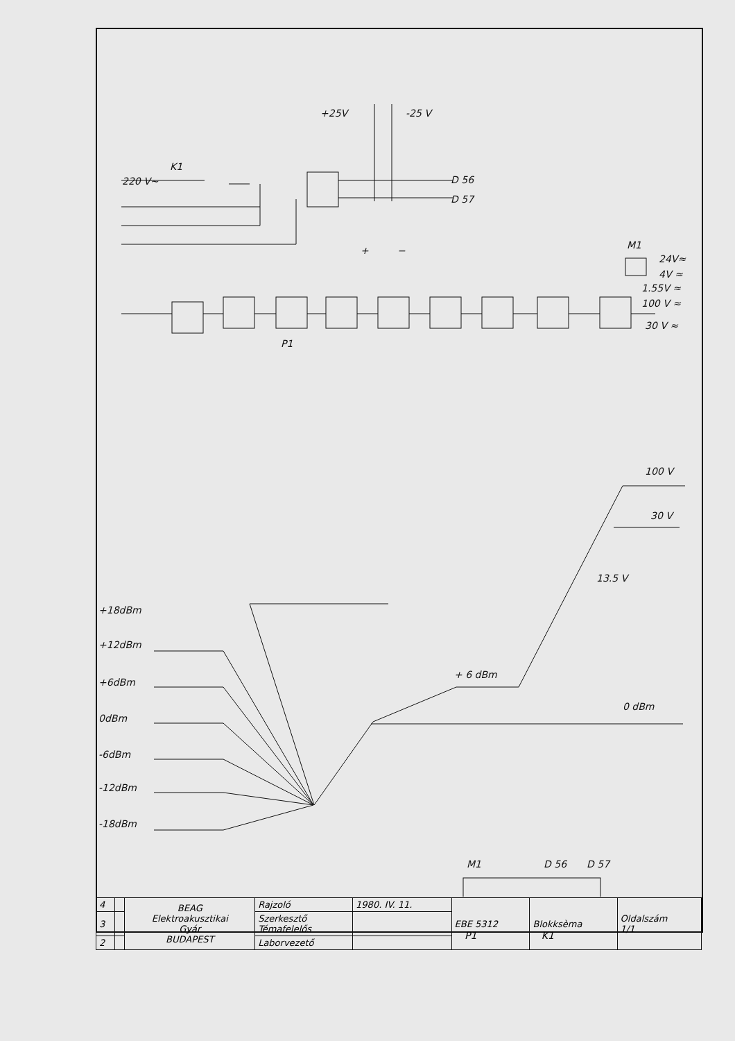+25V
-25 V
K1
220 V~
D 56
D 57
+
−
M1
24V≈
4V ≈
1.55V ≈
100 V ≈
30 V ≈
P1
100 V
30 V
13.5 V
+ 6 dBm
0 dBm
+18dBm
+12dBm
+6dBm
0dBm
-6dBm
-12dBm
-18dBm
M1
D 56
D 57
| 4 | | BEAG Elektroakusztikai Gyár BUDAPEST | Rajzoló | 1980. IV. 11. | EBE 5312 | Blokksèma | Oldalszám 1/1 |
| 3 | | | Szerkesztő Témafelelős | | | | |
| 2 | | | Laborvezető | | | | |
P1 K1